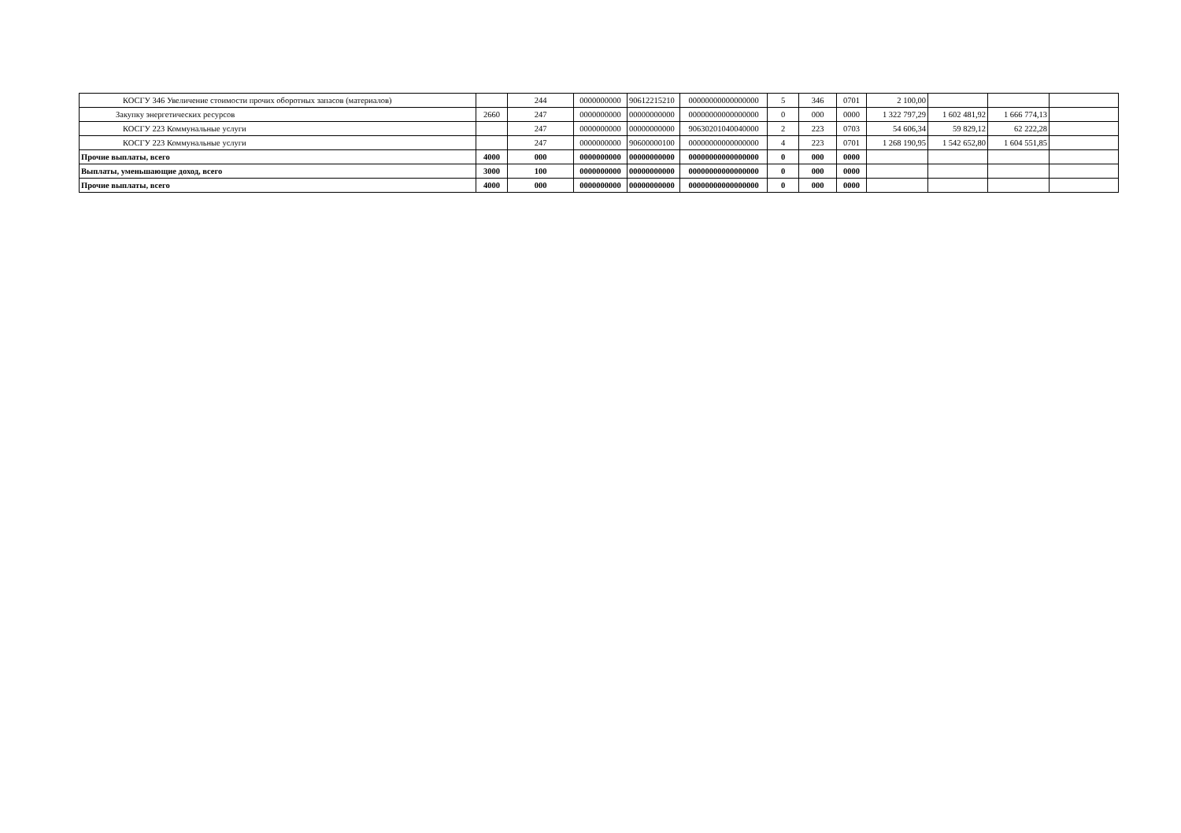| КОСГУ 346 Увеличение стоимости прочих оборотных запасов (материалов) | | 244 | 0000000000 | 90612215210 | 00000000000000000 | 5 | 346 | 0701 | 2 100,00 | | | |
| Закупку энергетических ресурсов | 2660 | 247 | 0000000000 | 00000000000 | 00000000000000000 | 0 | 000 | 0000 | 1 322 797,29 | 1 602 481,92 | 1 666 774,13 | |
| КОСГУ 223 Коммунальные услуги | | 247 | 0000000000 | 00000000000 | 90630201040040000 | 2 | 223 | 0703 | 54 606,34 | 59 829,12 | 62 222,28 | |
| КОСГУ 223 Коммунальные услуги | | 247 | 0000000000 | 90600000100 | 00000000000000000 | 4 | 223 | 0701 | 1 268 190,95 | 1 542 652,80 | 1 604 551,85 | |
| Прочие выплаты, всего | 4000 | 000 | 0000000000 | 00000000000 | 00000000000000000 | 0 | 000 | 0000 | | | | |
| Выплаты, уменьшающие доход, всего | 3000 | 100 | 0000000000 | 00000000000 | 00000000000000000 | 0 | 000 | 0000 | | | | |
| Прочие выплаты, всего | 4000 | 000 | 0000000000 | 00000000000 | 00000000000000000 | 0 | 000 | 0000 | | | | |